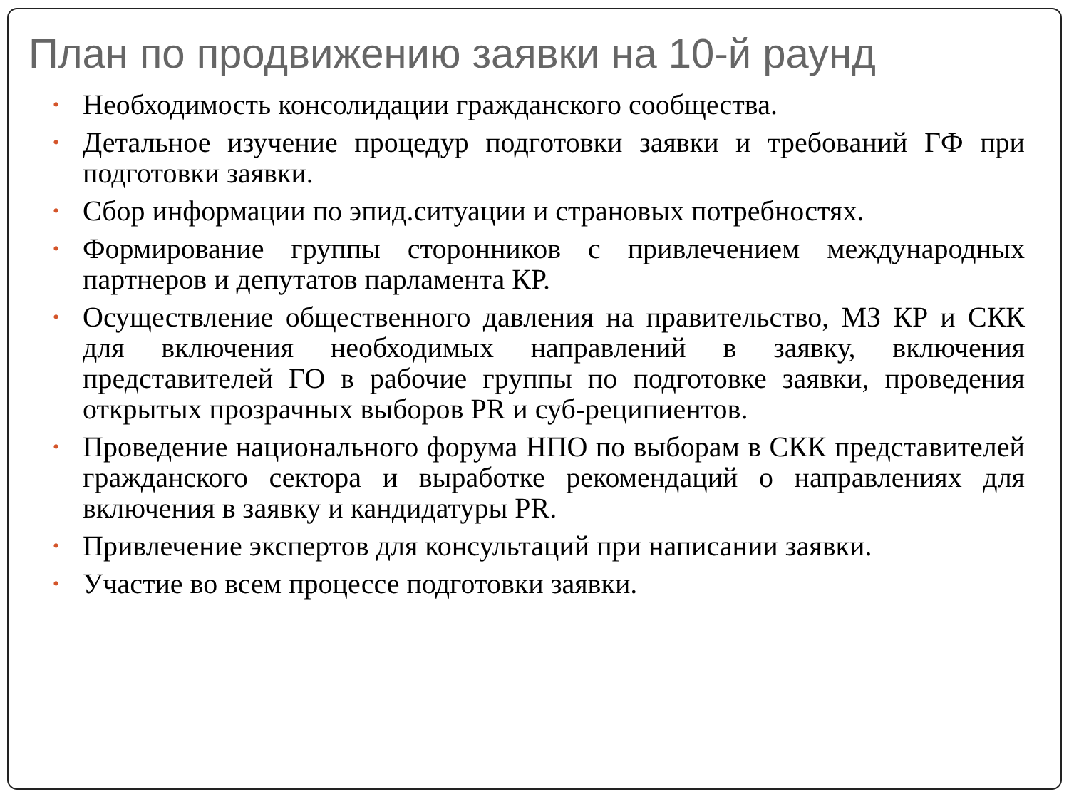План по продвижению заявки на 10-й раунд
• Необходимость консолидации гражданского сообщества.
• Детальное изучение процедур подготовки заявки и требований ГФ при подготовки заявки.
• Сбор информации по эпид.ситуации и страновых потребностях.
• Формирование группы сторонников с привлечением международных партнеров и депутатов парламента КР.
• Осуществление общественного давления на правительство, МЗ КР и СКК для включения необходимых направлений в заявку, включения представителей ГО в рабочие группы по подготовке заявки, проведения открытых прозрачных выборов PR и суб-реципиентов.
• Проведение национального форума НПО по выборам в СКК представителей гражданского сектора и выработке рекомендаций о направлениях для включения в заявку и кандидатуры PR.
• Привлечение экспертов для консультаций при написании заявки.
• Участие во всем процессе подготовки заявки.